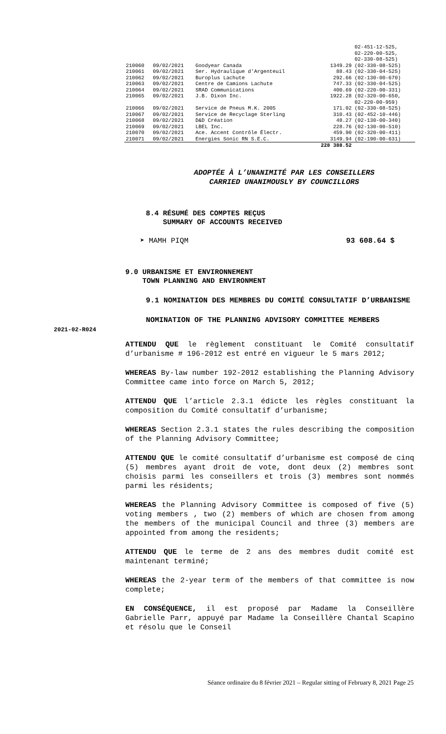| | | | | 02-451-12-525, 02-220-00-525, 02-330-08-525) |
| 210060 | 09/02/2021 | Goodyear Canada | 1349.29 | (02-330-08-525) |
| 210061 | 09/02/2021 | Ser. Hydraulique d’Argenteuil | 88.43 | (02-330-04-525) |
| 210062 | 09/02/2021 | Buroplus Lachute | 292.66 | (02-130-00-670) |
| 210063 | 09/02/2021 | Centre de Camions Lachute | 747.33 | (02-330-04-525) |
| 210064 | 09/02/2021 | SRAD Communications | 400.69 | (02-220-00-331) |
| 210065 | 09/02/2021 | J.B. Dixon Inc. | 1922.28 | (02-320-00-650, 02-220-00-959) |
| 210066 | 09/02/2021 | Service de Pneus M.K. 2005 | 171.02 | (02-330-08-525) |
| 210067 | 09/02/2021 | Service de Recyclage Sterling | 310.43 | (02-452-10-446) |
| 210068 | 09/02/2021 | D&D Création | 48.27 | (02-130-00-340) |
| 210069 | 09/02/2021 | LBEL Inc. | 228.76 | (02-130-00-510) |
| 210070 | 09/02/2021 | Ace. Accent Contrôle Électr. | 459.90 | (02-320-00-411) |
| 210071 | 09/02/2021 | Energies Sonic RN S.E.C. | 3149.94 | (02-190-00-631) |
| | | | 228 388.52 | |
ADOPTÉE À L’UNANIMITÉ PAR LES CONSEILLERS
CARRIED UNANIMOUSLY BY COUNCILLORS
8.4 RÉSUMÉ DES COMPTES REÇUS
SUMMARY OF ACCOUNTS RECEIVED
➤ MAMH PIQM 93 608.64 $
9.0 URBANISME ET ENVIRONNEMENT
TOWN PLANNING AND ENVIRONMENT
9.1 NOMINATION DES MEMBRES DU COMITÉ CONSULTATIF D’URBANISME
NOMINATION OF THE PLANNING ADVISORY COMMITTEE MEMBERS
2021-02-R024
ATTENDU QUE le règlement constituant le Comité consultatif d’urbanisme # 196-2012 est entré en vigueur le 5 mars 2012;
WHEREAS By-law number 192-2012 establishing the Planning Advisory Committee came into force on March 5, 2012;
ATTENDU QUE l’article 2.3.1 édicte les règles constituant la composition du Comité consultatif d’urbanisme;
WHEREAS Section 2.3.1 states the rules describing the composition of the Planning Advisory Committee;
ATTENDU QUE le comité consultatif d’urbanisme est composé de cinq (5) membres ayant droit de vote, dont deux (2) membres sont choisis parmi les conseillers et trois (3) membres sont nommés parmi les résidents;
WHEREAS the Planning Advisory Committee is composed of five (5) voting members , two (2) members of which are chosen from among the members of the municipal Council and three (3) members are appointed from among the residents;
ATTENDU QUE le terme de 2 ans des membres dudit comité est maintenant terminé;
WHEREAS the 2-year term of the members of that committee is now complete;
EN CONSÉQUENCE, il est proposé par Madame la Conseillère Gabrielle Parr, appuyé par Madame la Conseillère Chantal Scapino et résolu que le Conseil
Séance ordinaire du 8 février 2021 – Regular sitting of February 8, 2021 Page 25